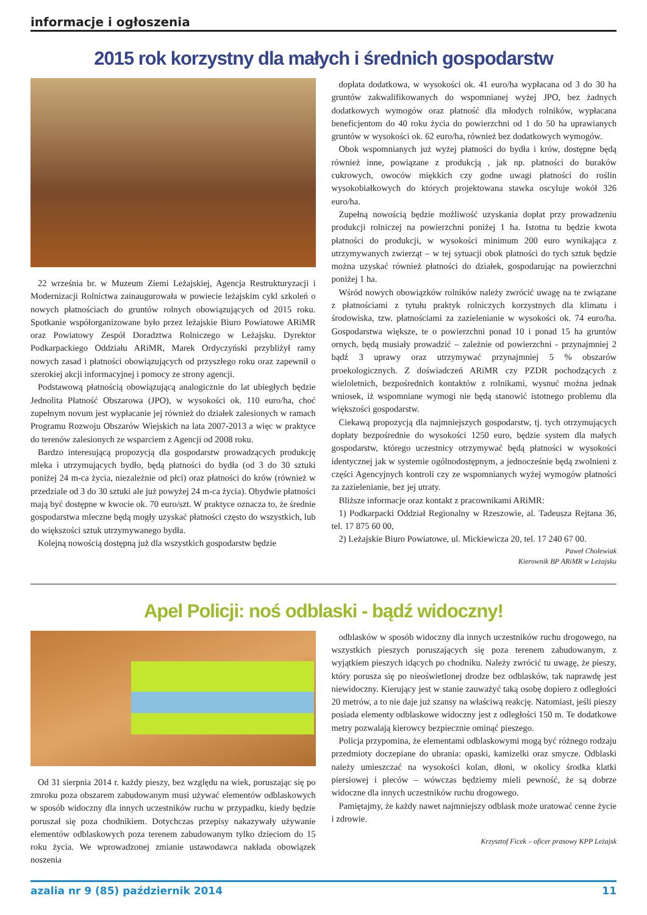informacje i ogłoszenia
2015 rok korzystny dla małych i średnich gospodarstw
22 września br. w Muzeum Ziemi Leżajskiej, Agencja Restrukturyzacji i Modernizacji Rolnictwa zainaugurowała w powiecie leżajskim cykl szkoleń o nowych płatnościach do gruntów rolnych obowiązujących od 2015 roku. Spotkanie współorganizowane było przez leżajskie Biuro Powiatowe ARiMR oraz Powiatowy Zespół Doradztwa Rolniczego w Leżajsku. Dyrektor Podkarpackiego Oddziału ARiMR, Marek Ordyczyński przybliżył ramy nowych zasad i płatności obowiązujących od przyszłego roku oraz zapewnił o szerokiej akcji informacyjnej i pomocy ze strony agencji.
Podstawową płatnością obowiązującą analogicznie do lat ubiegłych będzie Jednolita Płatność Obszarowa (JPO), w wysokości ok. 110 euro/ha, choć zupełnym novum jest wypłacanie jej również do działek zalesionych w ramach Programu Rozwoju Obszarów Wiejskich na lata 2007-2013 a więc w praktyce do terenów zalesionych ze wsparciem z Agencji od 2008 roku.
Bardzo interesującą propozycją dla gospodarstw prowadzących produkcję mleka i utrzymujących bydło, będą płatności do bydła (od 3 do 30 sztuki poniżej 24 m-ca życia, niezależnie od płci) oraz płatności do krów (również w przedziale od 3 do 30 sztuki ale już powyżej 24 m-ca życia). Obydwie płatności mają być dostępne w kwocie ok. 70 euro/szt. W praktyce oznacza to, że średnie gospodarstwa mleczne będą mogły uzyskać płatności często do wszystkich, lub do większości sztuk utrzymywanego bydła.
Kolejną nowością dostępną już dla wszystkich gospodarstw będzie
dopłata dodatkowa, w wysokości ok. 41 euro/ha wypłacana od 3 do 30 ha gruntów zakwalifikowanych do wspomnianej wyżej JPO, bez żadnych dodatkowych wymogów oraz płatność dla młodych rolników, wypłacana beneficjentom do 40 roku życia do powierzchni od 1 do 50 ha uprawianych gruntów w wysokości ok. 62 euro/ha, również bez dodatkowych wymogów.
Obok wspomnianych już wyżej płatności do bydła i krów, dostępne będą również inne, powiązane z produkcją , jak np. płatności do buraków cukrowych, owoców miękkich czy godne uwagi płatności do roślin wysokobiałkowych do których projektowana stawka oscyluje wokół 326 euro/ha.
Zupełną nowością będzie możliwość uzyskania dopłat przy prowadzeniu produkcji rolniczej na powierzchni poniżej 1 ha. Istotna tu będzie kwota płatności do produkcji, w wysokości minimum 200 euro wynikająca z utrzymywanych zwierząt – w tej sytuacji obok płatności do tych sztuk będzie można uzyskać również płatności do działek, gospodarując na powierzchni poniżej 1 ha.
Wśród nowych obowiązków rolników należy zwrócić uwagę na te związane z płatnościami z tytułu praktyk rolniczych korzystnych dla klimatu i środowiska, tzw. płatnościami za zazielenianie w wysokości ok. 74 euro/ha. Gospodarstwa większe, te o powierzchni ponad 10 i ponad 15 ha gruntów ornych, będą musiały prowadzić – zależnie od powierzchni - przynajmniej 2 bądź 3 uprawy oraz utrzymywać przynajmniej 5 % obszarów proekologicznych. Z doświadczeń ARiMR czy PZDR pochodzących z wieloletnich, bezpośrednich kontaktów z rolnikami, wysnuć można jednak wniosek, iż wspomniane wymogi nie będą stanowić istotnego problemu dla większości gospodarstw.
Ciekawą propozycją dla najmniejszych gospodarstw, tj. tych otrzymujących dopłaty bezpośrednie do wysokości 1250 euro, będzie system dla małych gospodarstw, którego uczestnicy otrzymywać będą płatności w wysokości identycznej jak w systemie ogólnodostępnym, a jednocześnie będą zwolnieni z części Agencyjnych kontroli czy ze wspomnianych wyżej wymogów płatności za zazielenianie, bez jej utraty.
Bliższe informacje oraz kontakt z pracownikami ARiMR:
1) Podkarpacki Oddział Regionalny w Rzeszowie, al. Tadeusza Rejtana 36, tel. 17 875 60 00,
2) Leżajskie Biuro Powiatowe, ul. Mickiewicza 20, tel. 17 240 67 00.
Paweł Cholewiak
Kierownik BP ARiMR w Leżajsku
Apel Policji: noś odblaski - bądź widoczny!
Od 31 sierpnia 2014 r. każdy pieszy, bez względu na wiek, poruszając się po zmroku poza obszarem zabudowanym musi używać elementów odblaskowych w sposób widoczny dla innych uczestników ruchu w przypadku, kiedy będzie poruszał się poza chodnikiem. Dotychczas przepisy nakazywały używanie elementów odblaskowych poza terenem zabudowanym tylko dzieciom do 15 roku życia. We wprowadzonej zmianie ustawodawca nakłada obowiązek noszenia
odblasków w sposób widoczny dla innych uczestników ruchu drogowego, na wszystkich pieszych poruszających się poza terenem zabudowanym, z wyjątkiem pieszych idących po chodniku. Należy zwrócić tu uwagę, że pieszy, który porusza się po nieoświetlonej drodze bez odblasków, tak naprawdę jest niewidoczny. Kierujący jest w stanie zauważyć taką osobę dopiero z odległości 20 metrów, a to nie daje już szansy na właściwą reakcję. Natomiast, jeśli pieszy posiada elementy odblaskowe widoczny jest z odległości 150 m. Te dodatkowe metry pozwalają kierowcy bezpiecznie ominąć pieszego.
Policja przypomina, że elementami odblaskowymi mogą być różnego rodzaju przedmioty doczepiane do ubrania: opaski, kamizelki oraz smycze. Odblaski należy umieszczać na wysokości kolan, dłoni, w okolicy środka klatki piersiowej i pleców – wówczas będziemy mieli pewność, że są dobrze widoczne dla innych uczestników ruchu drogowego.
Pamiętajmy, że każdy nawet najmniejszy odblask może uratować cenne życie i zdrowie.
Krzysztof Ficek – oficer prasowy KPP Leżajsk
azalia nr 9 (85) październik 2014 11